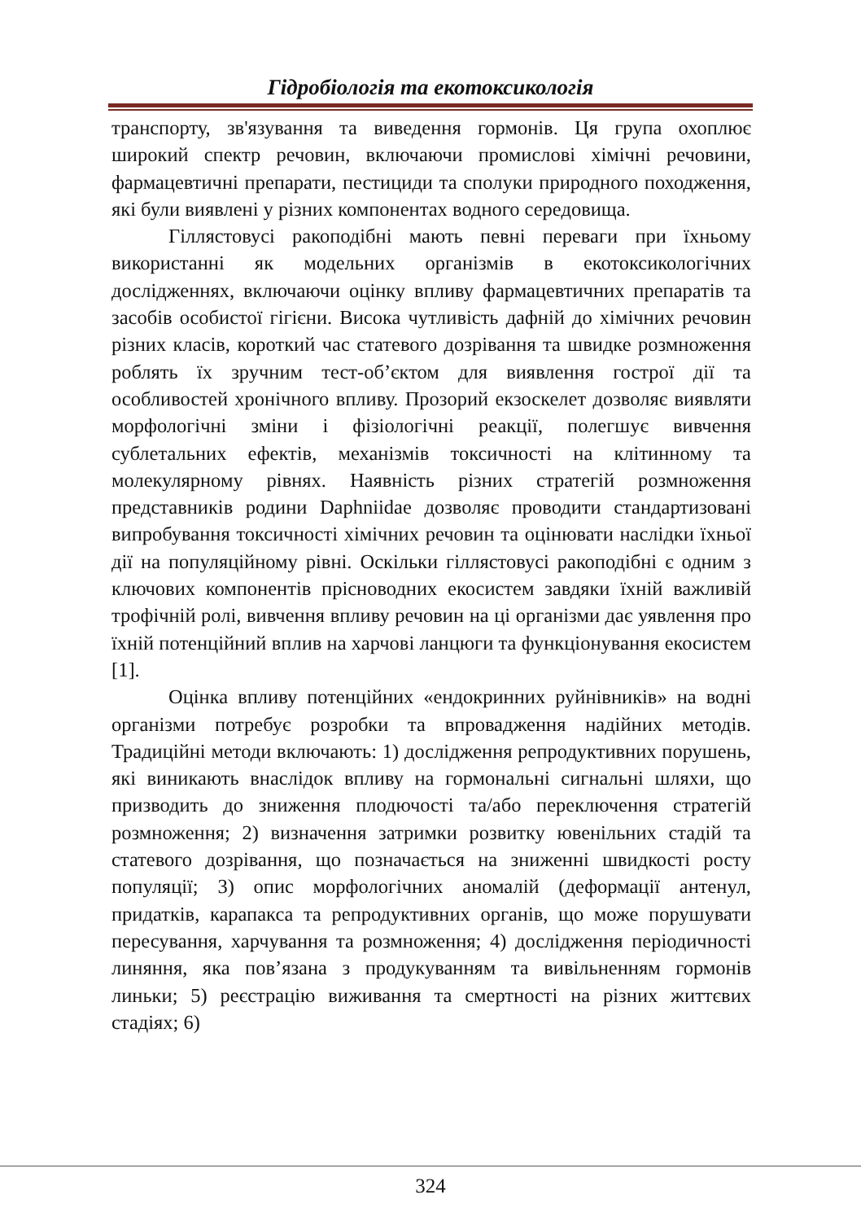Гідробіологія та екотоксикологія
транспорту, зв'язування та виведення гормонів. Ця група охоплює широкий спектр речовин, включаючи промислові хімічні речовини, фармацевтичні препарати, пестициди та сполуки природного походження, які були виявлені у різних компонентах водного середовища.
Гіллястовусі ракоподібні мають певні переваги при їхньому використанні як модельних організмів в екотоксикологічних дослідженнях, включаючи оцінку впливу фармацевтичних препаратів та засобів особистої гігієни. Висока чутливість дафній до хімічних речовин різних класів, короткий час статевого дозрівання та швидке розмноження роблять їх зручним тест-об’єктом для виявлення гострої дії та особливостей хронічного впливу. Прозорий екзоскелет дозволяє виявляти морфологічні зміни і фізіологічні реакції, полегшує вивчення сублетальних ефектів, механізмів токсичності на клітинному та молекулярному рівнях. Наявність різних стратегій розмноження представників родини Daphniidae дозволяє проводити стандартизовані випробування токсичності хімічних речовин та оцінювати наслідки їхньої дії на популяційному рівні. Оскільки гіллястовусі ракоподібні є одним з ключових компонентів прісноводних екосистем завдяки їхній важливій трофічній ролі, вивчення впливу речовин на ці організми дає уявлення про їхній потенційний вплив на харчові ланцюги та функціонування екосистем [1].
Оцінка впливу потенційних «ендокринних руйнівників» на водні організми потребує розробки та впровадження надійних методів. Традиційні методи включають: 1) дослідження репродуктивних порушень, які виникають внаслідок впливу на гормональні сигнальні шляхи, що призводить до зниження плодючості та/або переключення стратегій розмноження; 2) визначення затримки розвитку ювенільних стадій та статевого дозрівання, що позначається на зниженні швидкості росту популяції; 3) опис морфологічних аномалій (деформації антенул, придатків, карапакса та репродуктивних органів, що може порушувати пересування, харчування та розмноження; 4) дослідження періодичності линяння, яка пов’язана з продукуванням та вивільненням гормонів линьки; 5) реєстрацію виживання та смертності на різних життєвих стадіях; 6)
324